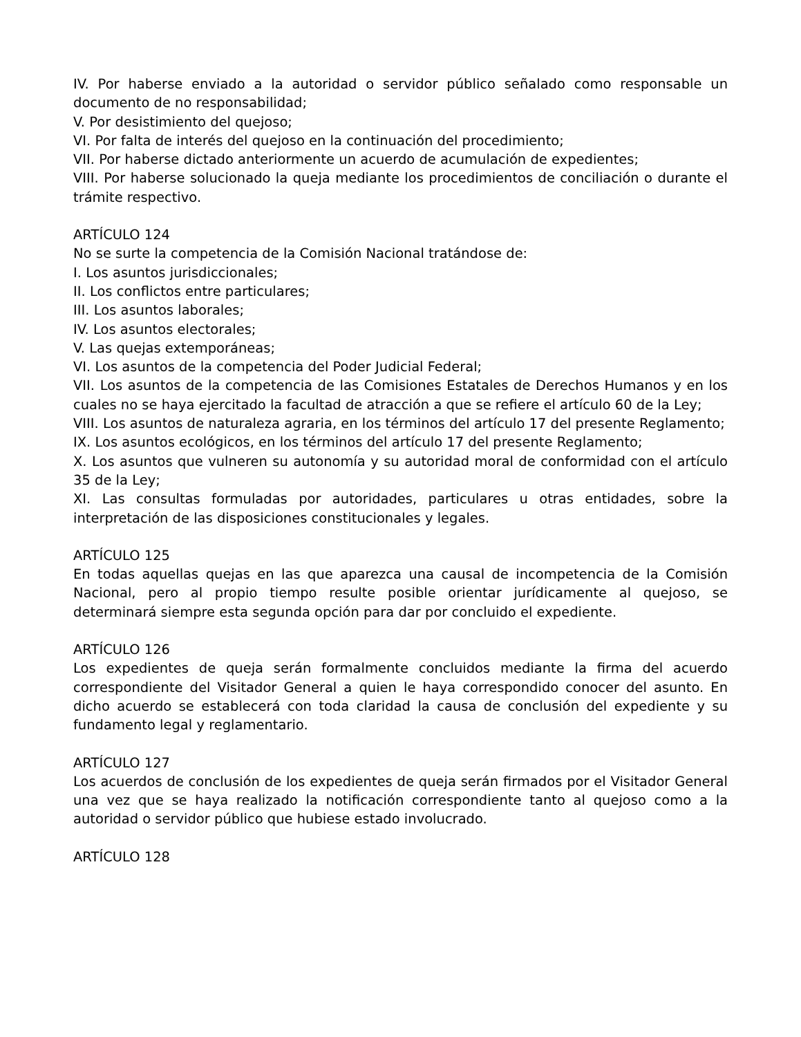IV. Por haberse enviado a la autoridad o servidor público señalado como responsable un documento de no responsabilidad;
V. Por desistimiento del quejoso;
VI. Por falta de interés del quejoso en la continuación del procedimiento;
VII. Por haberse dictado anteriormente un acuerdo de acumulación de expedientes;
VIII. Por haberse solucionado la queja mediante los procedimientos de conciliación o durante el trámite respectivo.
ARTÍCULO 124
No se surte la competencia de la Comisión Nacional tratándose de:
I. Los asuntos jurisdiccionales;
II. Los conflictos entre particulares;
III. Los asuntos laborales;
IV. Los asuntos electorales;
V. Las quejas extemporáneas;
VI. Los asuntos de la competencia del Poder Judicial Federal;
VII. Los asuntos de la competencia de las Comisiones Estatales de Derechos Humanos y en los cuales no se haya ejercitado la facultad de atracción a que se refiere el artículo 60 de la Ley;
VIII. Los asuntos de naturaleza agraria, en los términos del artículo 17 del presente Reglamento;
IX. Los asuntos ecológicos, en los términos del artículo 17 del presente Reglamento;
X. Los asuntos que vulneren su autonomía y su autoridad moral de conformidad con el artículo 35 de la Ley;
XI. Las consultas formuladas por autoridades, particulares u otras entidades, sobre la interpretación de las disposiciones constitucionales y legales.
ARTÍCULO 125
En todas aquellas quejas en las que aparezca una causal de incompetencia de la Comisión Nacional, pero al propio tiempo resulte posible orientar jurídicamente al quejoso, se determinará siempre esta segunda opción para dar por concluido el expediente.
ARTÍCULO 126
Los expedientes de queja serán formalmente concluidos mediante la firma del acuerdo correspondiente del Visitador General a quien le haya correspondido conocer del asunto. En dicho acuerdo se establecerá con toda claridad la causa de conclusión del expediente y su fundamento legal y reglamentario.
ARTÍCULO 127
Los acuerdos de conclusión de los expedientes de queja serán firmados por el Visitador General una vez que se haya realizado la notificación correspondiente tanto al quejoso como a la autoridad o servidor público que hubiese estado involucrado.
ARTÍCULO 128